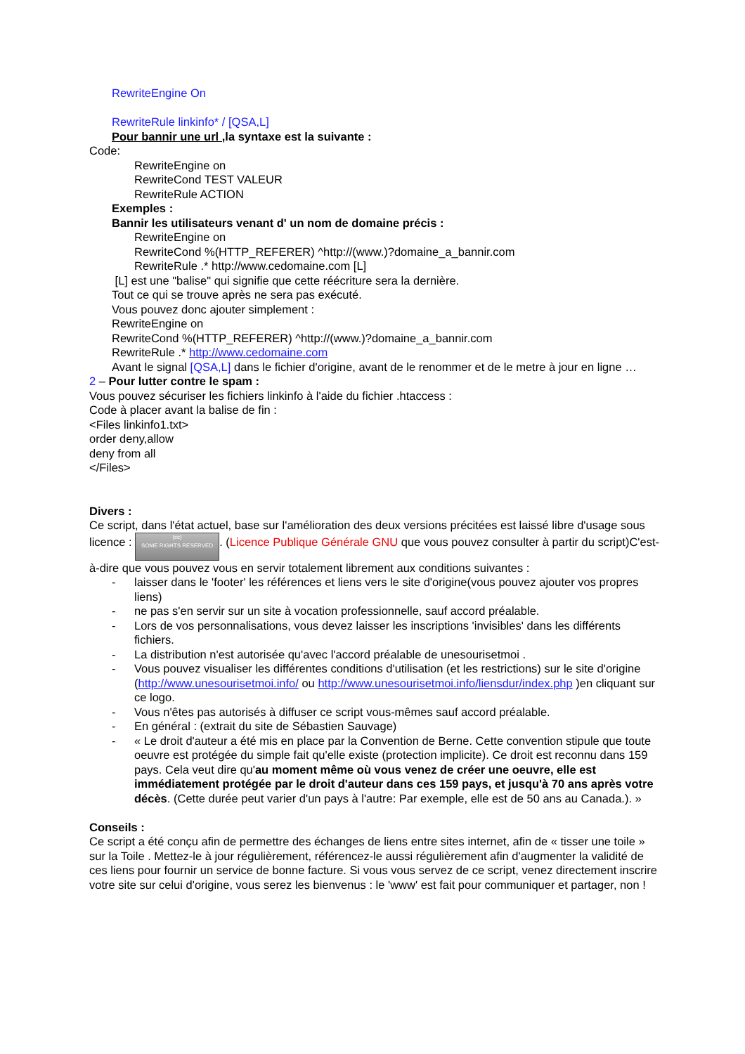RewriteEngine On
RewriteRule linkinfo* / [QSA,L]
Pour bannir une url , la syntaxe est la suivante :
Code:
RewriteEngine on
RewriteCond TEST VALEUR
RewriteRule ACTION
Exemples :
Bannir les utilisateurs venant d' un nom de domaine précis :
RewriteEngine on
RewriteCond %(HTTP_REFERER) ^http://(www.)?domaine_a_bannir.com
RewriteRule .* http://www.cedomaine.com [L]
[L] est une "balise" qui signifie que cette réécriture sera la dernière.
Tout ce qui se trouve après ne sera pas exécuté.
Vous pouvez donc ajouter simplement :
RewriteEngine on
RewriteCond %(HTTP_REFERER) ^http://(www.)?domaine_a_bannir.com
RewriteRule .* http://www.cedomaine.com
Avant le signal [QSA,L] dans le fichier d'origine, avant de le renommer et de le metre à jour en ligne …
2 – Pour lutter contre le spam :
Vous pouvez sécuriser les fichiers linkinfo à l'aide du fichier .htaccess :
Code à placer avant la balise de fin :
<Files linkinfo1.txt>
order deny,allow
deny from all
</Files>
Divers :
Ce script, dans l'état actuel, base sur l'amélioration des deux versions précitées est laissé libre d'usage sous licence : (cc)
SOME RIGHTS RESERVED. (Licence Publique Générale GNU que vous pouvez consulter à partir du script)C'est-à-dire que vous pouvez vous en servir totalement librement aux conditions suivantes :
- laisser dans le 'footer' les références et liens vers le site d'origine(vous pouvez ajouter vos propres liens)
- ne pas s'en servir sur un site à vocation professionnelle, sauf accord préalable.
- Lors de vos personnalisations, vous devez laisser les inscriptions 'invisibles' dans les différents fichiers.
- La distribution n'est autorisée qu'avec l'accord préalable de unesourisetmoi .
- Vous pouvez visualiser les différentes conditions d'utilisation (et les restrictions) sur le site d'origine (http://www.unesourisetmoi.info/ ou http://www.unesourisetmoi.info/liensdur/index.php )en cliquant sur ce logo.
- Vous n'êtes pas autorisés à diffuser ce script vous-mêmes sauf accord préalable.
- En général : (extrait du site de Sébastien Sauvage)
- « Le droit d'auteur a été mis en place par la Convention de Berne. Cette convention stipule que toute oeuvre est protégée du simple fait qu'elle existe (protection implicite). Ce droit est reconnu dans 159 pays. Cela veut dire qu'au moment même où vous venez de créer une oeuvre, elle est immédiatement protégée par le droit d'auteur dans ces 159 pays, et jusqu'à 70 ans après votre décès. (Cette durée peut varier d'un pays à l'autre: Par exemple, elle est de 50 ans au Canada.). »
Conseils :
Ce script a été conçu afin de permettre des échanges de liens entre sites internet, afin de « tisser une toile » sur la Toile . Mettez-le à jour régulièrement, référencez-le aussi régulièrement afin d'augmenter la validité de ces liens pour fournir un service de bonne facture. Si vous vous servez de ce script, venez directement inscrire votre site sur celui d'origine, vous serez les bienvenus : le 'www' est fait pour communiquer et partager, non !